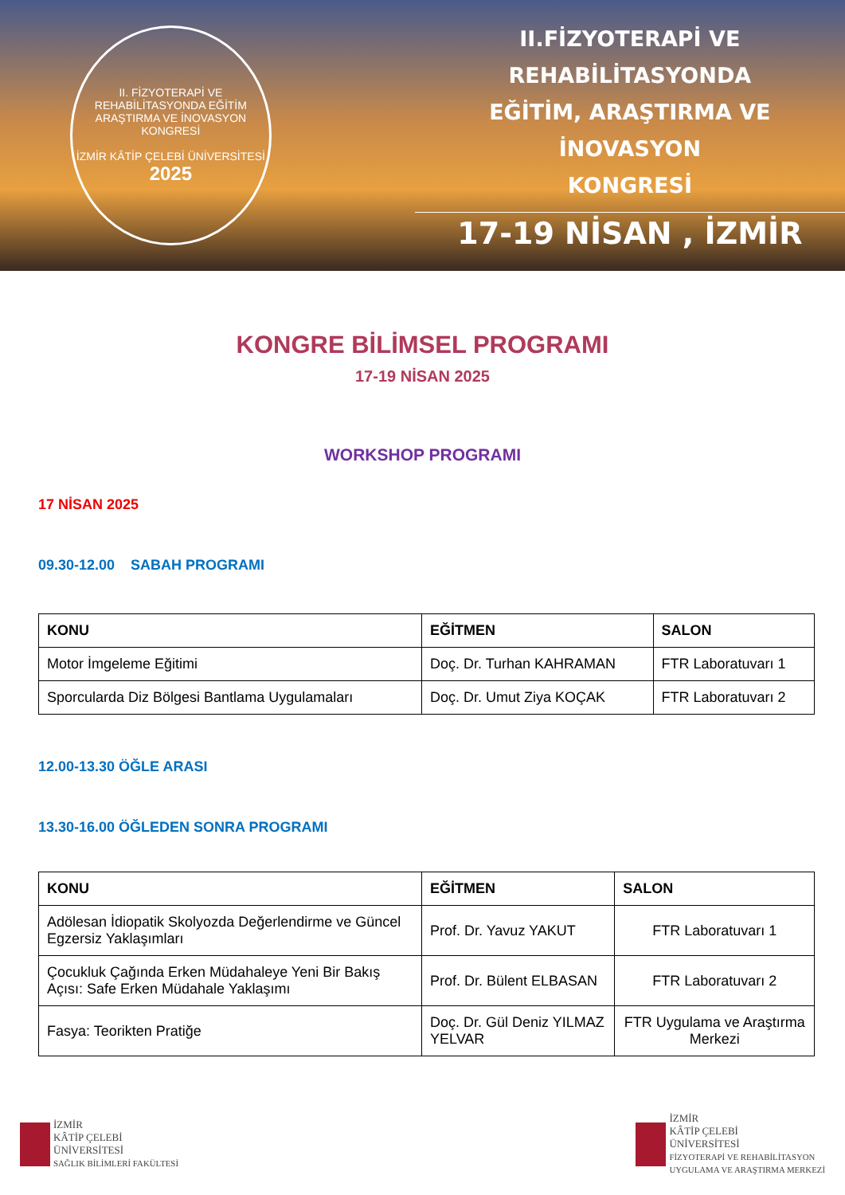II. FİZYOTERAPİ VE REHABİLİTASYONDA EĞİTİM ARAŞTIRMA VE İNOVASYON KONGRESİ
İZMİR KÂTİP ÇELEBİ ÜNİVERSİTESİ
2025
II.FİZYOTERAPİ VE REHABİLİTASYONDA
EĞİTİM, ARAŞTIRMA VE İNOVASYON
KONGRESİ
17-19 NİSAN , İZMİR
KONGRE BİLİMSEL PROGRAMI
17-19 NİSAN 2025
WORKSHOP PROGRAMI
17 NİSAN 2025
09.30-12.00 SABAH PROGRAMI
| KONU | EĞİTMEN | SALON |
| --- | --- | --- |
| Motor İmgeleme Eğitimi | Doç. Dr. Turhan KAHRAMAN | FTR Laboratuvarı 1 |
| Sporcularda Diz Bölgesi Bantlama Uygulamaları | Doç. Dr. Umut Ziya KOÇAK | FTR Laboratuvarı 2 |
12.00-13.30 ÖĞLE ARASI
13.30-16.00 ÖĞLEDEN SONRA PROGRAMI
| KONU | EĞİTMEN | SALON |
| --- | --- | --- |
| Adölesan İdiopatik Skolyozda Değerlendirme ve Güncel Egzersiz Yaklaşımları | Prof. Dr. Yavuz YAKUT | FTR Laboratuvarı 1 |
| Çocukluk Çağında Erken Müdahaleye Yeni Bir Bakış Açısı: Safe Erken Müdahale Yaklaşımı | Prof. Dr. Bülent ELBASAN | FTR Laboratuvarı 2 |
| Fasya: Teorikten Pratiğe | Doç. Dr. Gül Deniz YILMAZ YELVAR | FTR Uygulama ve Araştırma Merkezi |
İZMİR
KÂTİP ÇELEBİ
ÜNİVERSİTESİ
SAĞLIK BİLİMLERİ FAKÜLTESİ
İZMİR
KÂTİP ÇELEBİ
ÜNİVERSİTESİ
FİZYOTERAPİ VE REHABİLİTASYON
UYGULAMA VE ARAŞTIRMA MERKEZİ